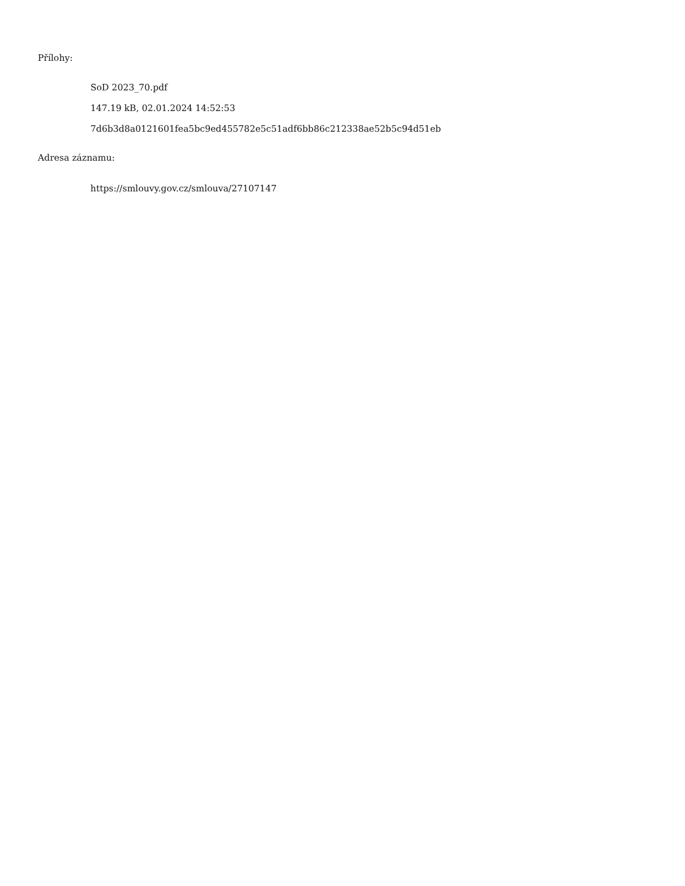Přílohy:
SoD 2023_70.pdf
147.19 kB, 02.01.2024 14:52:53
7d6b3d8a0121601fea5bc9ed455782e5c51adf6bb86c212338ae52b5c94d51eb
Adresa záznamu:
https://smlouvy.gov.cz/smlouva/27107147